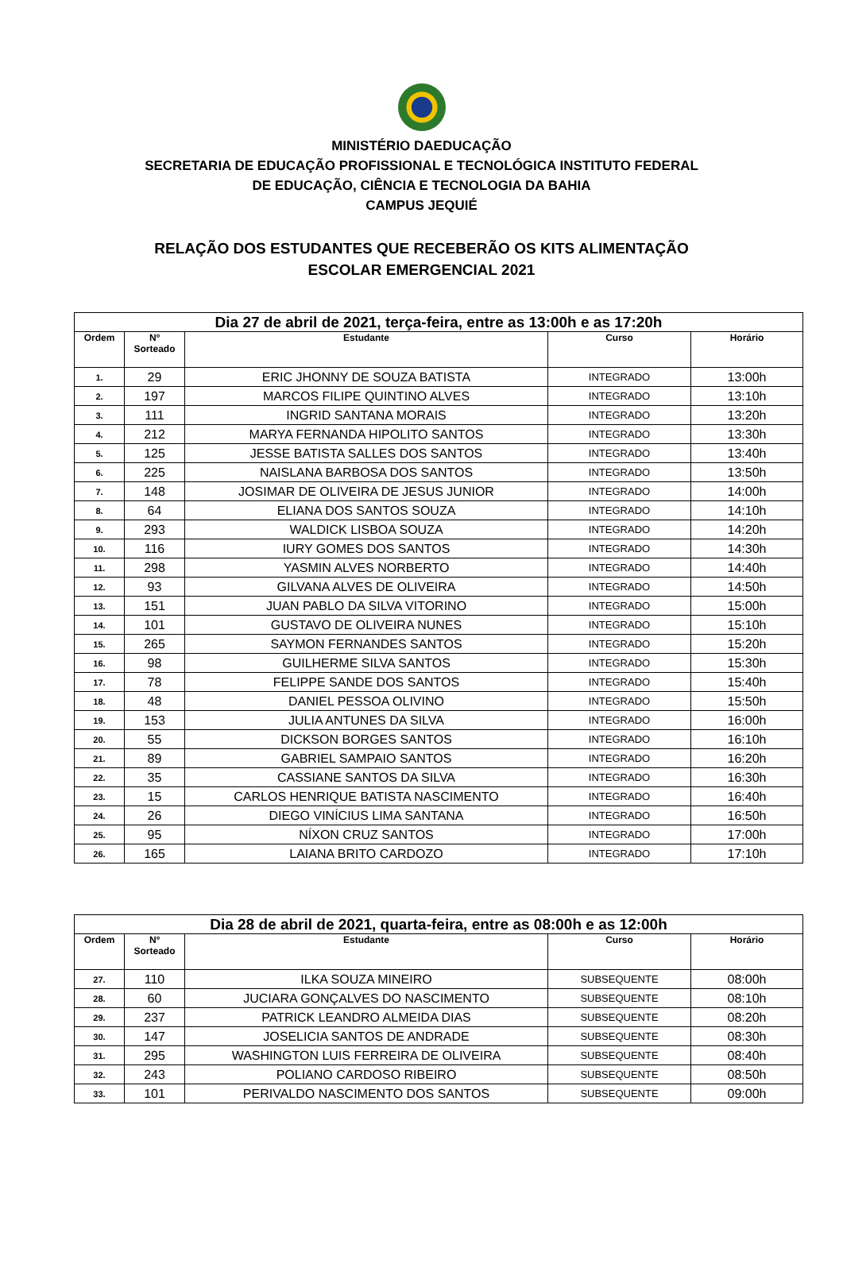MINISTÉRIO DAEDUCAÇÃO
SECRETARIA DE EDUCAÇÃO PROFISSIONAL E TECNOLÓGICA INSTITUTO FEDERAL
DE EDUCAÇÃO, CIÊNCIA E TECNOLOGIA DA BAHIA
CAMPUS JEQUIÉ
RELAÇÃO DOS ESTUDANTES QUE RECEBERÃO OS KITS ALIMENTAÇÃO
ESCOLAR EMERGENCIAL 2021
| Dia 27 de abril de 2021, terça-feira, entre as 13:00h e as 17:20h | | | | |
| Ordem | Nº Sorteado | Estudante | Curso | Horário |
| 1. | 29 | ERIC JHONNY DE SOUZA BATISTA | INTEGRADO | 13:00h |
| 2. | 197 | MARCOS FILIPE QUINTINO ALVES | INTEGRADO | 13:10h |
| 3. | 111 | INGRID SANTANA MORAIS | INTEGRADO | 13:20h |
| 4. | 212 | MARYA FERNANDA HIPOLITO SANTOS | INTEGRADO | 13:30h |
| 5. | 125 | JESSE BATISTA SALLES DOS SANTOS | INTEGRADO | 13:40h |
| 6. | 225 | NAISLANA BARBOSA DOS SANTOS | INTEGRADO | 13:50h |
| 7. | 148 | JOSIMAR DE OLIVEIRA DE JESUS JUNIOR | INTEGRADO | 14:00h |
| 8. | 64 | ELIANA DOS SANTOS SOUZA | INTEGRADO | 14:10h |
| 9. | 293 | WALDICK LISBOA SOUZA | INTEGRADO | 14:20h |
| 10. | 116 | IURY GOMES DOS SANTOS | INTEGRADO | 14:30h |
| 11. | 298 | YASMIN ALVES NORBERTO | INTEGRADO | 14:40h |
| 12. | 93 | GILVANA ALVES DE OLIVEIRA | INTEGRADO | 14:50h |
| 13. | 151 | JUAN PABLO DA SILVA VITORINO | INTEGRADO | 15:00h |
| 14. | 101 | GUSTAVO DE OLIVEIRA NUNES | INTEGRADO | 15:10h |
| 15. | 265 | SAYMON FERNANDES SANTOS | INTEGRADO | 15:20h |
| 16. | 98 | GUILHERME SILVA SANTOS | INTEGRADO | 15:30h |
| 17. | 78 | FELIPPE SANDE DOS SANTOS | INTEGRADO | 15:40h |
| 18. | 48 | DANIEL PESSOA OLIVINO | INTEGRADO | 15:50h |
| 19. | 153 | JULIA ANTUNES DA SILVA | INTEGRADO | 16:00h |
| 20. | 55 | DICKSON BORGES SANTOS | INTEGRADO | 16:10h |
| 21. | 89 | GABRIEL SAMPAIO SANTOS | INTEGRADO | 16:20h |
| 22. | 35 | CASSIANE SANTOS DA SILVA | INTEGRADO | 16:30h |
| 23. | 15 | CARLOS HENRIQUE BATISTA NASCIMENTO | INTEGRADO | 16:40h |
| 24. | 26 | DIEGO VINÍCIUS LIMA SANTANA | INTEGRADO | 16:50h |
| 25. | 95 | NÍXON CRUZ SANTOS | INTEGRADO | 17:00h |
| 26. | 165 | LAIANA BRITO CARDOZO | INTEGRADO | 17:10h |
| Dia 28 de abril de 2021, quarta-feira, entre as 08:00h e as 12:00h | | | | |
| Ordem | Nº Sorteado | Estudante | Curso | Horário |
| 27. | 110 | ILKA SOUZA MINEIRO | SUBSEQUENTE | 08:00h |
| 28. | 60 | JUCIARA GONÇALVES DO NASCIMENTO | SUBSEQUENTE | 08:10h |
| 29. | 237 | PATRICK LEANDRO ALMEIDA DIAS | SUBSEQUENTE | 08:20h |
| 30. | 147 | JOSELICIA SANTOS DE ANDRADE | SUBSEQUENTE | 08:30h |
| 31. | 295 | WASHINGTON LUIS FERREIRA DE OLIVEIRA | SUBSEQUENTE | 08:40h |
| 32. | 243 | POLIANO CARDOSO RIBEIRO | SUBSEQUENTE | 08:50h |
| 33. | 101 | PERIVALDO NASCIMENTO DOS SANTOS | SUBSEQUENTE | 09:00h |